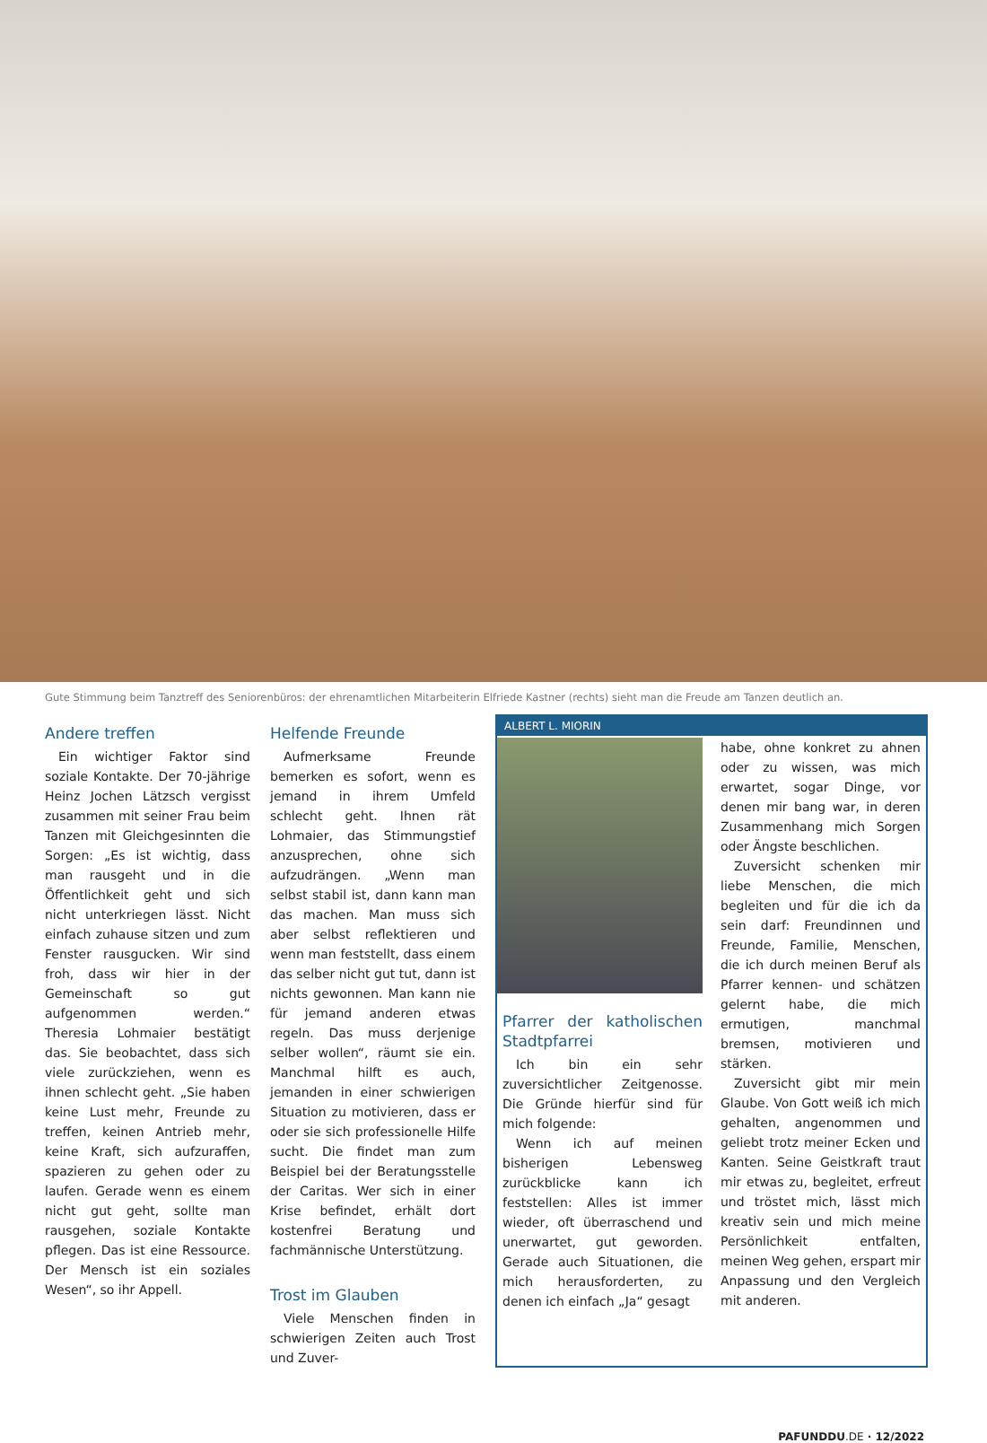Gute Stimmung beim Tanztreff des Seniorenbüros: der ehrenamtlichen Mitarbeiterin Elfriede Kastner (rechts) sieht man die Freude am Tanzen deutlich an.
Andere treffen
Ein wichtiger Faktor sind soziale Kontakte. Der 70-jährige Heinz Jochen Lätzsch vergisst zusammen mit seiner Frau beim Tanzen mit Gleichgesinnten die Sorgen: „Es ist wichtig, dass man rausgeht und in die Öffentlichkeit geht und sich nicht unterkriegen lässt. Nicht einfach zuhause sitzen und zum Fenster rausgucken. Wir sind froh, dass wir hier in der Gemeinschaft so gut aufgenommen werden.“ Theresia Lohmaier bestätigt das. Sie beobachtet, dass sich viele zurückziehen, wenn es ihnen schlecht geht. „Sie haben keine Lust mehr, Freunde zu treffen, keinen Antrieb mehr, keine Kraft, sich aufzuraffen, spazieren zu gehen oder zu laufen. Gerade wenn es einem nicht gut geht, sollte man rausgehen, soziale Kontakte pflegen. Das ist eine Ressource. Der Mensch ist ein soziales Wesen“, so ihr Appell.
Helfende Freunde
Aufmerksame Freunde bemerken es sofort, wenn es jemand in ihrem Umfeld schlecht geht. Ihnen rät Lohmaier, das Stimmungstief anzusprechen, ohne sich aufzudrängen. „Wenn man selbst stabil ist, dann kann man das machen. Man muss sich aber selbst reflektieren und wenn man feststellt, dass einem das selber nicht gut tut, dann ist nichts gewonnen. Man kann nie für jemand anderen etwas regeln. Das muss derjenige selber wollen“, räumt sie ein. Manchmal hilft es auch, jemanden in einer schwierigen Situation zu motivieren, dass er oder sie sich professionelle Hilfe sucht. Die findet man zum Beispiel bei der Beratungsstelle der Caritas. Wer sich in einer Krise befindet, erhält dort kostenfrei Beratung und fachmännische Unterstützung.
Trost im Glauben
Viele Menschen finden in schwierigen Zeiten auch Trost und Zuver-
ALBERT L. MIORIN
Pfarrer der katholischen Stadtpfarrei
Ich bin ein sehr zuversichtlicher Zeitgenosse. Die Gründe hierfür sind für mich folgende:
Wenn ich auf meinen bisherigen Lebensweg zurückblicke kann ich feststellen: Alles ist immer wieder, oft überraschend und unerwartet, gut geworden. Gerade auch Situationen, die mich herausforderten, zu denen ich einfach „Ja“ gesagt
habe, ohne konkret zu ahnen oder zu wissen, was mich erwartet, sogar Dinge, vor denen mir bang war, in deren Zusammenhang mich Sorgen oder Ängste beschlichen.
Zuversicht schenken mir liebe Menschen, die mich begleiten und für die ich da sein darf: Freundinnen und Freunde, Familie, Menschen, die ich durch meinen Beruf als Pfarrer kennen- und schätzen gelernt habe, die mich ermutigen, manchmal bremsen, motivieren und stärken.
Zuversicht gibt mir mein Glaube. Von Gott weiß ich mich gehalten, angenommen und geliebt trotz meiner Ecken und Kanten. Seine Geistkraft traut mir etwas zu, begleitet, erfreut und tröstet mich, lässt mich kreativ sein und mich meine Persönlichkeit entfalten, meinen Weg gehen, erspart mir Anpassung und den Vergleich mit anderen.
PAFUNDDU.DE · 12/2022